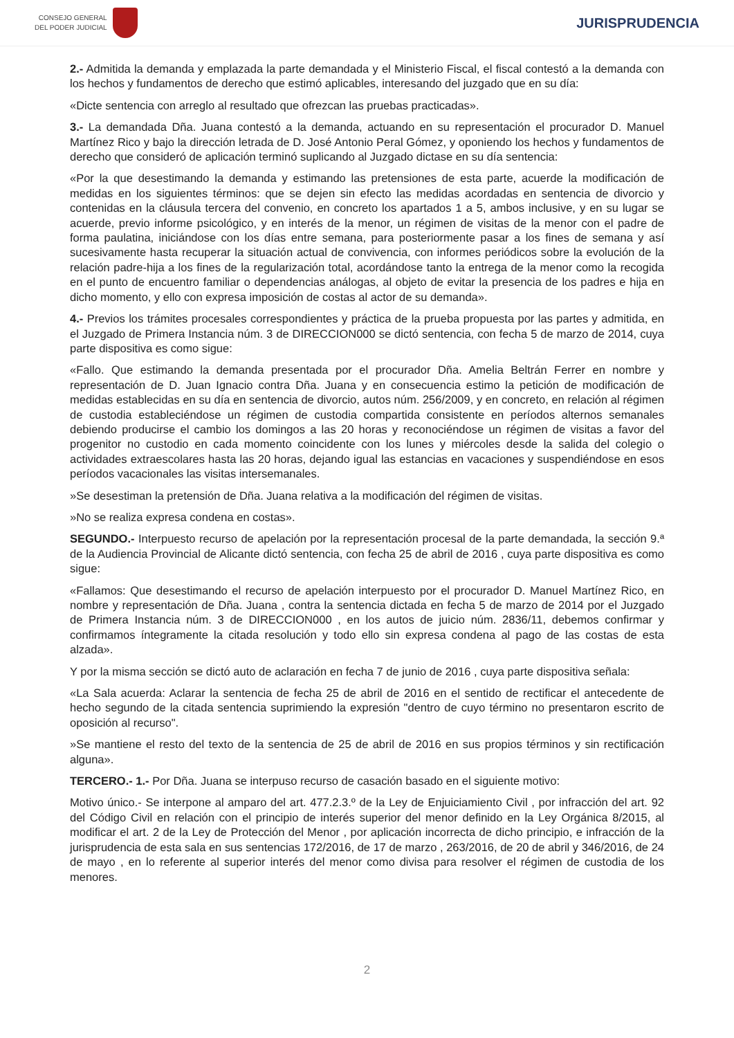CONSEJO GENERAL
DEL PODER JUDICIAL
JURISPRUDENCIA
2.- Admitida la demanda y emplazada la parte demandada y el Ministerio Fiscal, el fiscal contestó a la demanda con los hechos y fundamentos de derecho que estimó aplicables, interesando del juzgado que en su día:
«Dicte sentencia con arreglo al resultado que ofrezcan las pruebas practicadas».
3.- La demandada Dña. Juana contestó a la demanda, actuando en su representación el procurador D. Manuel Martínez Rico y bajo la dirección letrada de D. José Antonio Peral Gómez, y oponiendo los hechos y fundamentos de derecho que consideró de aplicación terminó suplicando al Juzgado dictase en su día sentencia:
«Por la que desestimando la demanda y estimando las pretensiones de esta parte, acuerde la modificación de medidas en los siguientes términos: que se dejen sin efecto las medidas acordadas en sentencia de divorcio y contenidas en la cláusula tercera del convenio, en concreto los apartados 1 a 5, ambos inclusive, y en su lugar se acuerde, previo informe psicológico, y en interés de la menor, un régimen de visitas de la menor con el padre de forma paulatina, iniciándose con los días entre semana, para posteriormente pasar a los fines de semana y así sucesivamente hasta recuperar la situación actual de convivencia, con informes periódicos sobre la evolución de la relación padre-hija a los fines de la regularización total, acordándose tanto la entrega de la menor como la recogida en el punto de encuentro familiar o dependencias análogas, al objeto de evitar la presencia de los padres e hija en dicho momento, y ello con expresa imposición de costas al actor de su demanda».
4.- Previos los trámites procesales correspondientes y práctica de la prueba propuesta por las partes y admitida, en el Juzgado de Primera Instancia núm. 3 de DIRECCION000 se dictó sentencia, con fecha 5 de marzo de 2014, cuya parte dispositiva es como sigue:
«Fallo. Que estimando la demanda presentada por el procurador Dña. Amelia Beltrán Ferrer en nombre y representación de D. Juan Ignacio contra Dña. Juana y en consecuencia estimo la petición de modificación de medidas establecidas en su día en sentencia de divorcio, autos núm. 256/2009, y en concreto, en relación al régimen de custodia estableciéndose un régimen de custodia compartida consistente en períodos alternos semanales debiendo producirse el cambio los domingos a las 20 horas y reconociéndose un régimen de visitas a favor del progenitor no custodio en cada momento coincidente con los lunes y miércoles desde la salida del colegio o actividades extraescolares hasta las 20 horas, dejando igual las estancias en vacaciones y suspendiéndose en esos períodos vacacionales las visitas intersemanales.
»Se desestiman la pretensión de Dña. Juana relativa a la modificación del régimen de visitas.
»No se realiza expresa condena en costas».
SEGUNDO.- Interpuesto recurso de apelación por la representación procesal de la parte demandada, la sección 9.ª de la Audiencia Provincial de Alicante dictó sentencia, con fecha 25 de abril de 2016 , cuya parte dispositiva es como sigue:
«Fallamos: Que desestimando el recurso de apelación interpuesto por el procurador D. Manuel Martínez Rico, en nombre y representación de Dña. Juana , contra la sentencia dictada en fecha 5 de marzo de 2014 por el Juzgado de Primera Instancia núm. 3 de DIRECCION000 , en los autos de juicio núm. 2836/11, debemos confirmar y confirmamos íntegramente la citada resolución y todo ello sin expresa condena al pago de las costas de esta alzada».
Y por la misma sección se dictó auto de aclaración en fecha 7 de junio de 2016 , cuya parte dispositiva señala:
«La Sala acuerda: Aclarar la sentencia de fecha 25 de abril de 2016 en el sentido de rectificar el antecedente de hecho segundo de la citada sentencia suprimiendo la expresión "dentro de cuyo término no presentaron escrito de oposición al recurso".
»Se mantiene el resto del texto de la sentencia de 25 de abril de 2016 en sus propios términos y sin rectificación alguna».
TERCERO.- 1.- Por Dña. Juana se interpuso recurso de casación basado en el siguiente motivo:
Motivo único.- Se interpone al amparo del art. 477.2.3.º de la Ley de Enjuiciamiento Civil , por infracción del art. 92 del Código Civil en relación con el principio de interés superior del menor definido en la Ley Orgánica 8/2015, al modificar el art. 2 de la Ley de Protección del Menor , por aplicación incorrecta de dicho principio, e infracción de la jurisprudencia de esta sala en sus sentencias 172/2016, de 17 de marzo , 263/2016, de 20 de abril y 346/2016, de 24 de mayo , en lo referente al superior interés del menor como divisa para resolver el régimen de custodia de los menores.
2